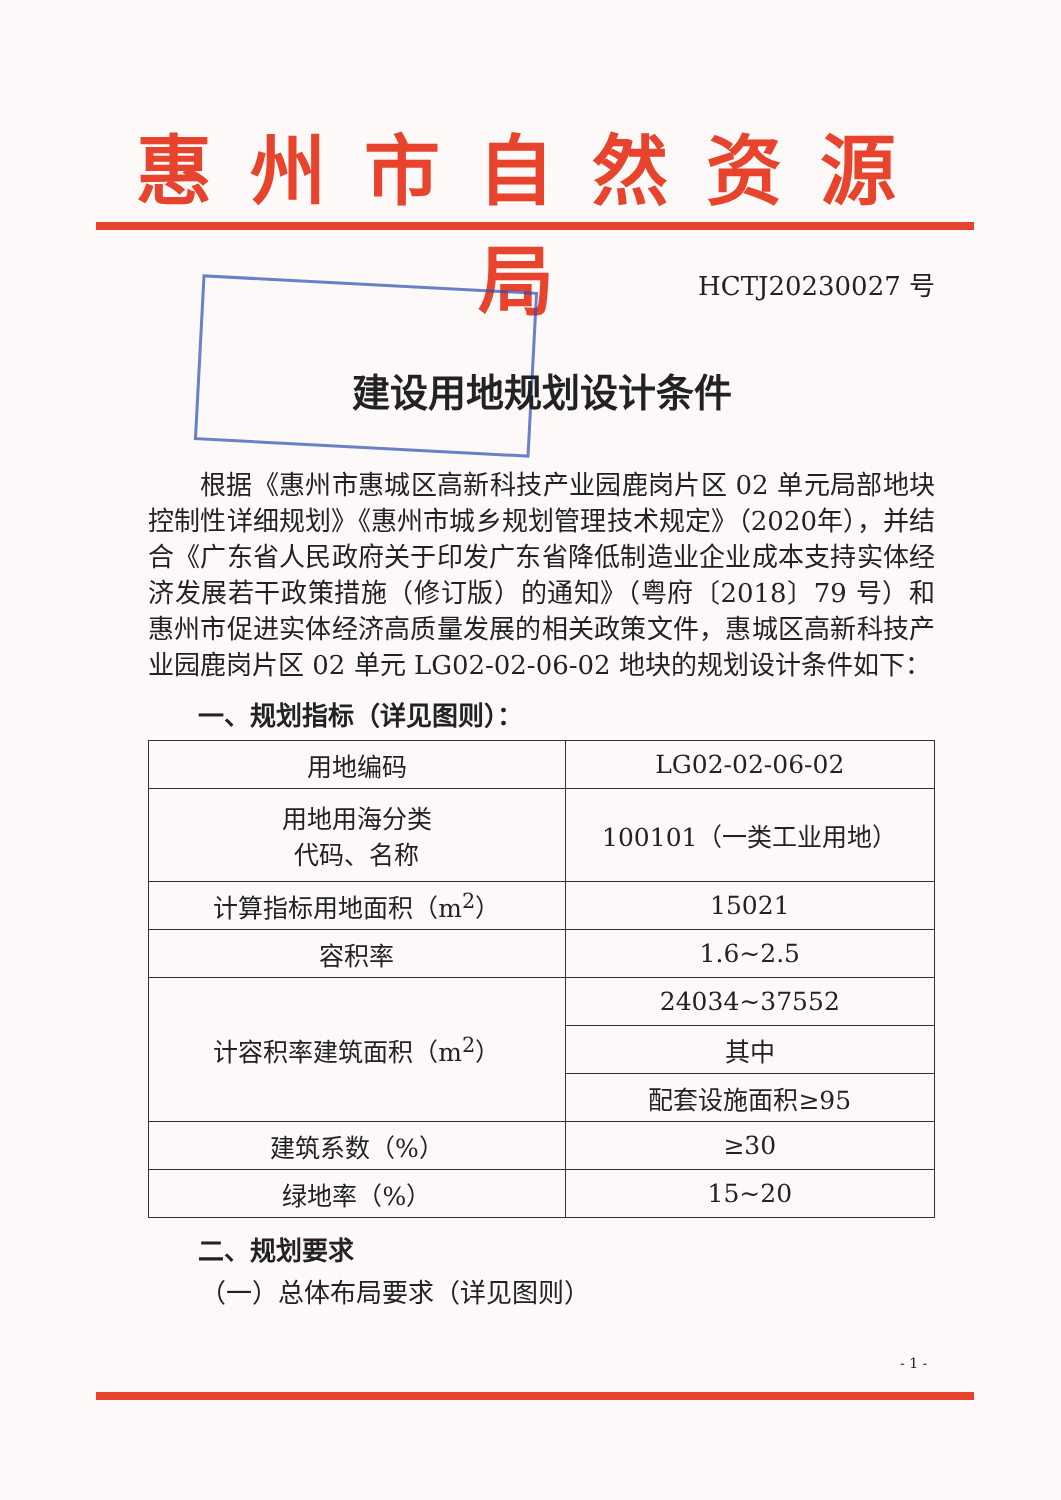惠州市自然资源局
HCTJ20230027 号
建设用地规划设计条件
根据《惠州市惠城区高新科技产业园鹿岗片区 02 单元局部地块控制性详细规划》《惠州市城乡规划管理技术规定》（2020年），并结合《广东省人民政府关于印发广东省降低制造业企业成本支持实体经济发展若干政策措施（修订版）的通知》（粤府〔2018〕79 号）和惠州市促进实体经济高质量发展的相关政策文件，惠城区高新科技产业园鹿岗片区 02 单元 LG02-02-06-02 地块的规划设计条件如下：
一、规划指标（详见图则）：
| 用地编码 | LG02-02-06-02 |
| 用地用海分类 代码、名称 | 100101（一类工业用地） |
| 计算指标用地面积（m<sup>2</sup>） | 15021 |
| 容积率 | 1.6~2.5 |
| 计容积率建筑面积（m<sup>2</sup>） | 24034~37552 |
| | 其中 |
| | 配套设施面积≥95 |
| 建筑系数（%） | ≥30 |
| 绿地率（%） | 15~20 |
二、规划要求
（一）总体布局要求（详见图则）
- 1 -